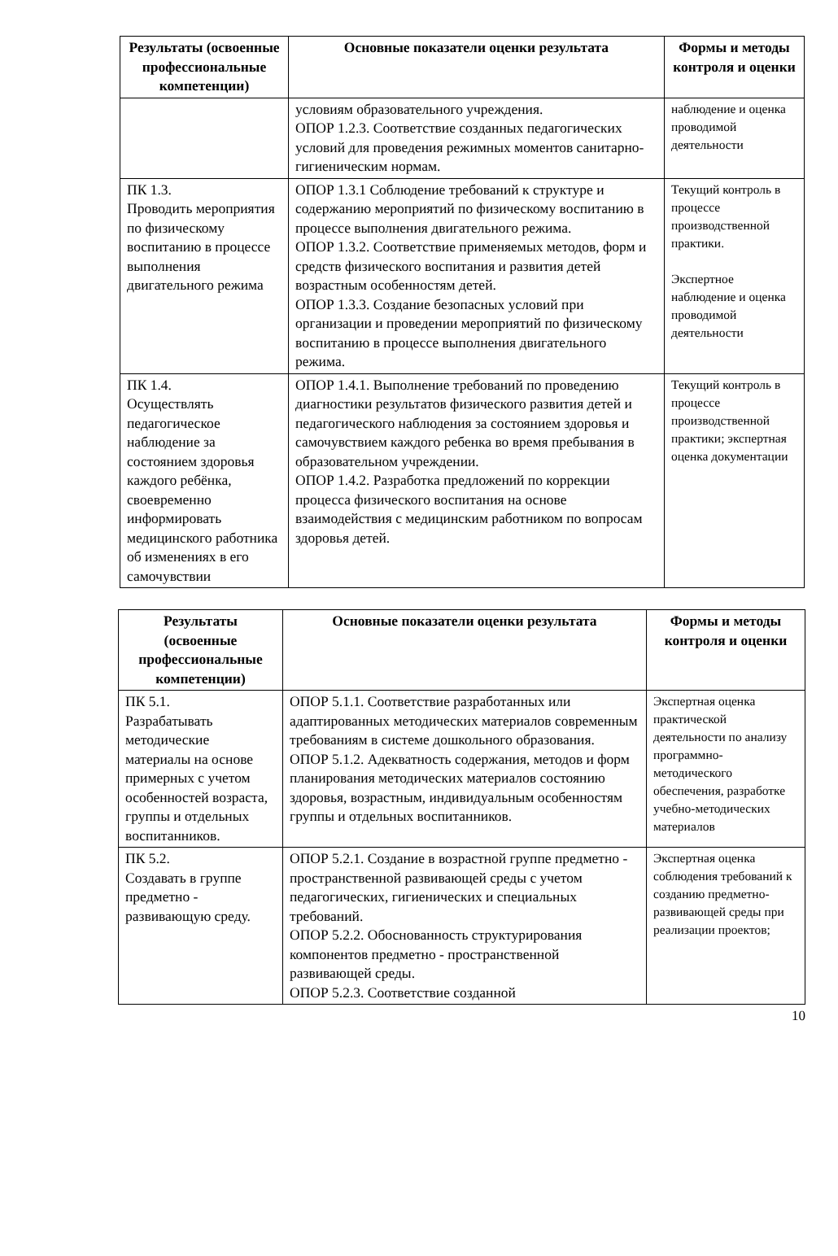| Результаты (освоенные профессиональные компетенции) | Основные показатели оценки результата | Формы и методы контроля и оценки |
| --- | --- | --- |
| | условиям образовательного учреждения. ОПОР 1.2.3. Соответствие созданных педагогических условий для проведения режимных моментов санитарно-гигиеническим нормам. | наблюдение и оценка проводимой деятельности |
| ПК 1.3. Проводить мероприятия по физическому воспитанию в процессе выполнения двигательного режима | ОПОР 1.3.1 Соблюдение требований к структуре и содержанию мероприятий по физическому воспитанию в процессе выполнения двигательного режима. ОПОР 1.3.2. Соответствие применяемых методов, форм и средств физического воспитания и развития детей возрастным особенностям детей. ОПОР 1.3.3. Создание безопасных условий при организации и проведении мероприятий по физическому воспитанию в процессе выполнения двигательного режима. | Текущий контроль в процессе производственной практики. Экспертное наблюдение и оценка проводимой деятельности |
| ПК 1.4. Осуществлять педагогическое наблюдение за состоянием здоровья каждого ребёнка, своевременно информировать медицинского работника об изменениях в его самочувствии | ОПОР 1.4.1. Выполнение требований по проведению диагностики результатов физического развития детей и педагогического наблюдения за состоянием здоровья и самочувствием каждого ребенка во время пребывания в образовательном учреждении. ОПОР 1.4.2. Разработка предложений по коррекции процесса физического воспитания на основе взаимодействия с медицинским работником по вопросам здоровья детей. | Текущий контроль в процессе производственной практики; экспертная оценка документации |
| Результаты (освоенные профессиональные компетенции) | Основные показатели оценки результата | Формы и методы контроля и оценки |
| --- | --- | --- |
| ПК 5.1. Разрабатывать методические материалы на основе примерных с учетом особенностей возраста, группы и отдельных воспитанников. | ОПОР 5.1.1. Соответствие разработанных или адаптированных методических материалов современным требованиям в системе дошкольного образования. ОПОР 5.1.2. Адекватность содержания, методов и форм планирования методических материалов состоянию здоровья, возрастным, индивидуальным особенностям группы и отдельных воспитанников. | Экспертная оценка практической деятельности по анализу программно-методического обеспечения, разработке учебно-методических материалов |
| ПК 5.2. Создавать в группе предметно - развивающую среду. | ОПОР 5.2.1. Создание в возрастной группе предметно - пространственной развивающей среды с учетом педагогических, гигиенических и специальных требований. ОПОР 5.2.2. Обоснованность структурирования компонентов предметно - пространственной развивающей среды. ОПОР 5.2.3. Соответствие созданной | Экспертная оценка соблюдения требований к созданию предметно-развивающей среды при реализации проектов; |
10